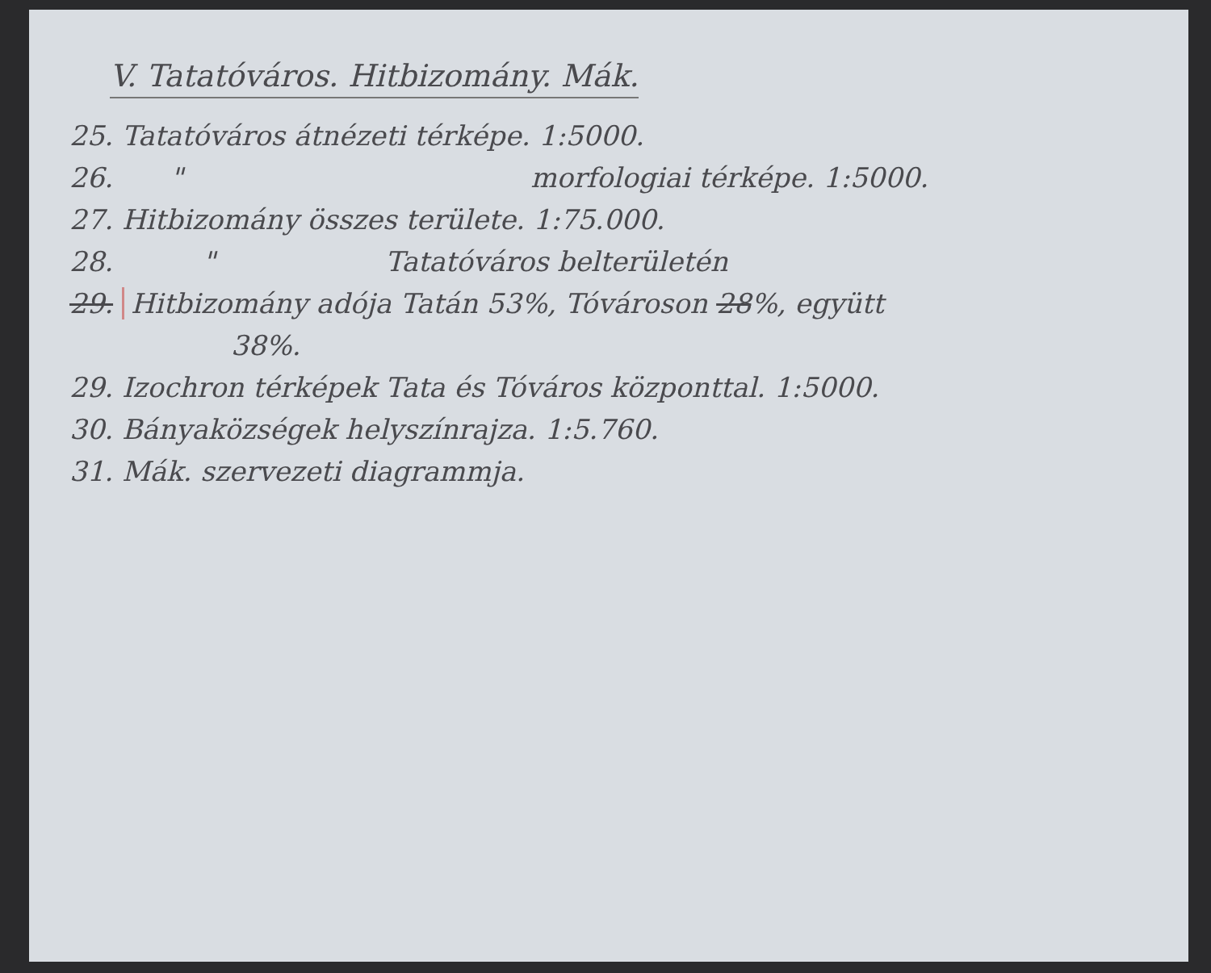V. Tatatóváros. Hitbizomány. Mák.
25. Tatatóváros átnézeti térképe. 1:5000.
26. " morfologiai térképe. 1:5000.
27. Hitbizomány összes területe. 1:75.000.
28. " Tatatóváros belterületén
29. Hitbizomány adója Tatán 53%, Tóvároson 28%, együtt
38%.
29. Izochron térképek Tata és Tóváros központtal. 1:5000.
30. Bányaközségek helyszínrajza. 1:5.760.
31. Mák. szervezeti diagrammja.